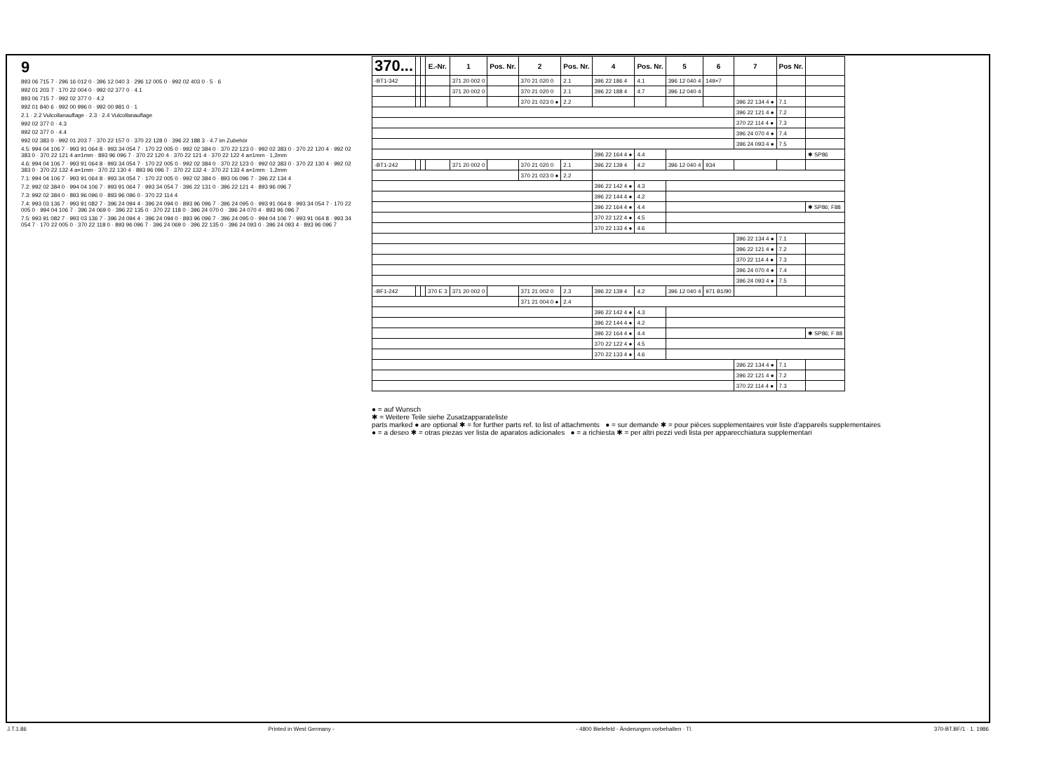9
893 06 715 7 · 296 16 012 0 · 396 12 040 3 · 296 12 005 0 · 992 02 403 0 · 5 · 6
992 01 203 7 · 170 22 004 0 · 992 02 377 0 · 4.1
893 06 715 7 · 992 02 377 0 · 4.2
992 01 840 6 · 992 00 996 0 · 992 00 981 0 · 1
2.1 · 2.2 Vulcollanauflage · 2.3 · 2.4 Vulcollanauflage
992 02 377 0 · 4.3
992 02 377 0 · 4.4
992 02 383 0 · 992 01 203 7 · 370 22 157 0 · 370 22 128 0 · 396 22 188 3 · 4.7 im Zubehör
4.5: 994 04 106 7 · 993 91 064 8 · 993 34 054 7 · 170 22 005 0 · 992 02 384 0 · 370 22 123 0 · 992 02 383 0 · 370 22 120 4 · 992 02 383 0 · 370 22 121 4 a=1mm · 893 96 096 7 · 370 22 120 4 · 370 22 121 4 · 370 22 122 4 a=1mm · 1,2mm
4.6: 994 04 106 7 · 993 91 064 8 · 993 34 054 7 · 170 22 005 0 · 992 02 384 0 · 370 22 123 0 · 992 02 383 0 · 370 22 130 4 · 992 02 383 0 · 370 22 132 4 a=1mm · 370 22 130 4 · 893 96 096 7 · 370 22 132 4 · 370 22 133 4 a=1mm · 1,2mm
7.1: 994 04 106 7 · 993 91 064 8 · 993 34 054 7 · 170 22 005 0 · 992 02 384 0 · 893 06 096 7 · 396 22 134 4
7.2: 992 02 384 0 · 994 04 106 7 · 993 91 064 7 · 993 34 054 7 · 396 22 131 0 · 396 22 121 4 · 893 96 096 7
7.3: 992 02 384 0 · 893 96 096 0 · 893 96 096 0 · 370 22 114 4
7.4: 993 03 136 7 · 993 91 082 7 · 396 24 094 4 · 396 24 094 0 · 893 96 096 7 · 396 24 095 0 · 993 91 064 8 · 993 34 054 7 · 170 22 005 0 · 994 04 106 7 · 396 24 069 0 · 396 22 135 0 · 370 22 118 0 · 396 24 070 0 · 396 24 070 4 · 893 96 096 7
7.5: 993 91 082 7 · 993 03 136 7 · 396 24 094 4 · 396 24 094 0 · 893 96 096 7 · 396 24 095 0 · 994 04 106 7 · 993 91 064 8 · 993 34 054 7 · 170 22 005 0 · 370 22 118 0 · 893 96 096 7 · 396 24 069 0 · 396 22 135 0 · 396 24 093 0 · 396 24 093 4 · 893 96 096 7
| 370... | | | E.-Nr. | 1 | Pos. Nr. | 2 | Pos. Nr. | 4 | Pos. Nr. | 5 | 6 | 7 | Pos Nr. | |
| --- | --- | --- | --- | --- | --- | --- | --- | --- | --- | --- | --- | --- | --- | --- |
| -BT1-342 | | | | 371 20 002 0 | | 370 21 020 0 | 2.1 | 396 22 186 4 | 4.1 | 396 12 040 4 | 149×7 | | | |
| | | | | 371 20 002 0 | | 370 21 020 0 | 2.1 | 396 22 188 4 | 4.7 | 396 12 040 4 | | | | |
| | | | | | | 370 21 023 0 ● | 2.2 | | | | | 396 22 134 4 ● | 7.1 | |
| | | | | | | | | | | | | 396 22 121 4 ● | 7.2 | |
| | | | | | | | | | | | | 370 22 114 4 ● | 7.3 | |
| | | | | | | | | | | | | 396 24 070 4 ● | 7.4 | |
| | | | | | | | | | | | | 396 24 093 4 ● | 7.5 | |
| | | | | | | | | 396 22 164 4 ● | 4.4 | | | | | ✱ SP86 |
| -BT1-242 | | | | 371 20 002 0 | | 370 21 020 0 | 2.1 | 396 22 139 4 | 4.2 | 396 12 040 4 | 934 | | | |
| | | | | | | 370 21 023 0 ● | 2.2 | | | | | | | |
| | | | | | | | | 396 22 142 4 ● | 4.3 | | | | | |
| | | | | | | | | 396 22 144 4 ● | 4.2 | | | | | |
| | | | | | | | | 396 22 164 4 ● | 4.4 | | | | | ✱ SP86; F88 |
| | | | | | | | | 370 22 122 4 ● | 4.5 | | | | | |
| | | | | | | | | 370 22 133 4 ● | 4.6 | | | | | |
| | | | | | | | | | | | | 396 22 134 4 ● | 7.1 | |
| | | | | | | | | | | | | 396 22 121 4 ● | 7.2 | |
| | | | | | | | | | | | | 370 22 114 4 ● | 7.3 | |
| | | | | | | | | | | | | 396 24 070 4 ● | 7.4 | |
| | | | | | | | | | | | | 396 24 093 4 ● | 7.5 | |
| -BF1-242 | | | 370 E 3 | 371 20 002 0 | | 371 21 002 0 | 2.3 | 396 22 139 4 | 4.2 | 396 12 040 4 | 971 B1/90 | | | |
| | | | | | | 371 21 004 0 ● | 2.4 | | | | | | | |
| | | | | | | | | 396 22 142 4 ● | 4.3 | | | | | |
| | | | | | | | | 396 22 144 4 ● | 4.2 | | | | | |
| | | | | | | | | 396 22 164 4 ● | 4.4 | | | | | ✱ SP86; F 88 |
| | | | | | | | | 370 22 122 4 ● | 4.5 | | | | | |
| | | | | | | | | 370 22 133 4 ● | 4.6 | | | | | |
| | | | | | | | | | | | | 396 22 134 4 ● | 7.1 | |
| | | | | | | | | | | | | 396 22 121 4 ● | 7.2 | |
| | | | | | | | | | | | | 370 22 114 4 ● | 7.3 | |
● = auf Wunsch
✱ = Weitere Teile siehe Zusatzapparateliste
parts marked ● are optional ✱ = for further parts ref. to list of attachments ● = sur demande ✱ = pour pièces supplementaires voir liste d'appareils supplementaires
● = a deseo ✱ = otras piezas ver lista de aparatos adicionales ● = a richiesta ✱ = per altri pezzi vedi lista per apparecchiatura supplementari
J.T.1.86 Printed in West Germany - - 4800 Bielefeld - Änderungen vorbehalten · Tl. 370-BT.BF/1 · 1. 1986